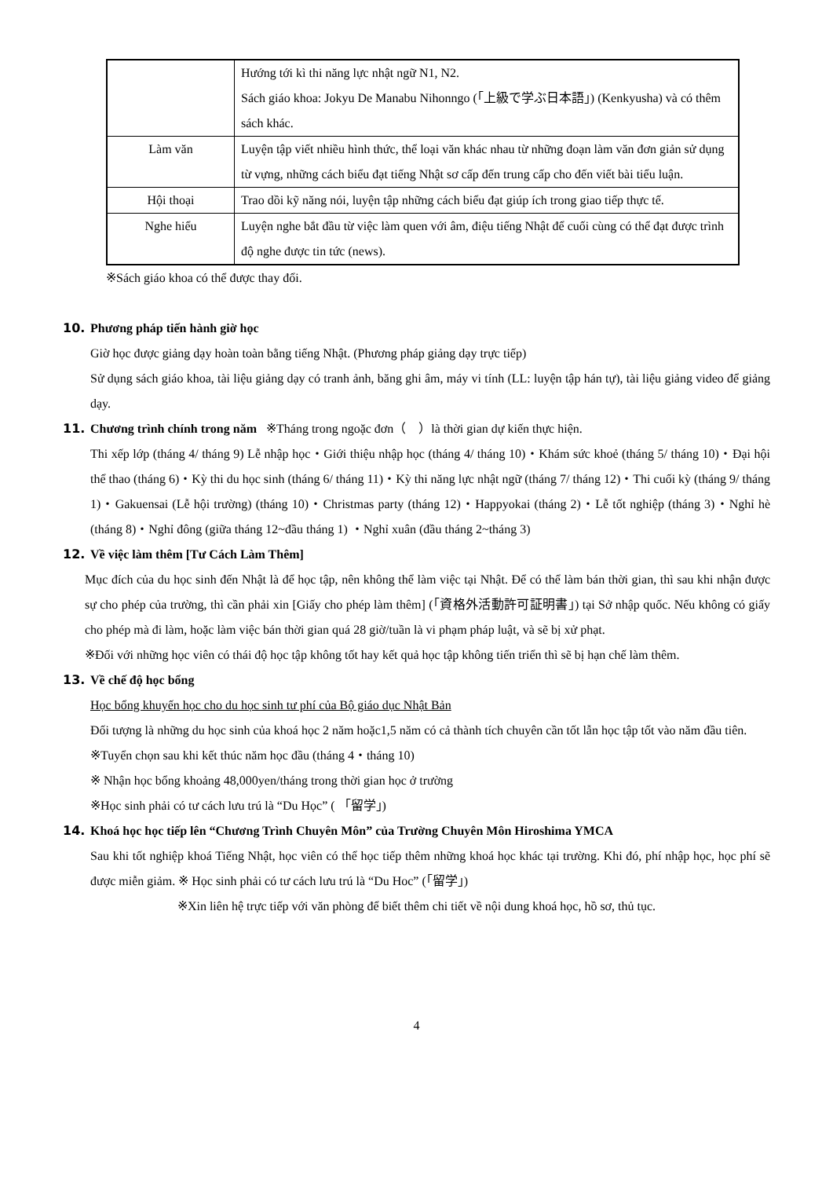| | Hướng tới kì thi năng lực nhật ngữ N1, N2. Sách giáo khoa: Jokyu De Manabu Nihonngo (「上級で学ぶ日本語」) (Kenkyusha) và có thêm sách khác. |
| Làm văn | Luyện tập viết nhiều hình thức, thể loại văn khác nhau từ những đoạn làm văn đơn giản sử dụng từ vựng, những cách biểu đạt tiếng Nhật sơ cấp đến trung cấp cho đến viết bài tiểu luận. |
| Hội thoại | Trao dồi kỹ năng nói, luyện tập những cách biểu đạt giúp ích trong giao tiếp thực tế. |
| Nghe hiểu | Luyện nghe bắt đầu từ việc làm quen với âm, điệu tiếng Nhật để cuối cùng có thể đạt được trình độ nghe được tin tức (news). |
※Sách giáo khoa có thể được thay đổi.
10. Phương pháp tiến hành giờ học
Giờ học được giảng dạy hoàn toàn bằng tiếng Nhật. (Phương pháp giảng dạy trực tiếp)
Sử dụng sách giáo khoa, tài liệu giảng dạy có tranh ảnh, băng ghi âm, máy vi tính (LL: luyện tập hán tự), tài liệu giảng video để giảng dạy.
11. Chương trình chính trong năm ※Tháng trong ngoặc đơn（　）là thời gian dự kiến thực hiện.
Thi xếp lớp (tháng 4/ tháng 9) Lễ nhập học・Giới thiệu nhập học (tháng 4/ tháng 10)・Khám sức khoẻ (tháng 5/ tháng 10)・Đại hội thể thao (tháng 6)・Kỳ thi du học sinh (tháng 6/ tháng 11)・Kỳ thi năng lực nhật ngữ (tháng 7/ tháng 12)・Thi cuối kỳ (tháng 9/ tháng 1)・Gakuensai (Lễ hội trường) (tháng 10)・Christmas party (tháng 12)・Happyokai (tháng 2)・Lễ tốt nghiệp (tháng 3)・Nghỉ hè (tháng 8)・Nghỉ đông (giữa tháng 12~đầu tháng 1) ・Nghỉ xuân (đầu tháng 2~tháng 3)
12. Về việc làm thêm [Tư Cách Làm Thêm]
Mục đích của du học sinh đến Nhật là để học tập, nên không thể làm việc tại Nhật. Để có thể làm bán thời gian, thì sau khi nhận được sự cho phép của trường, thì cần phải xin [Giấy cho phép làm thêm] (「資格外活動許可証明書」) tại Sở nhập quốc. Nếu không có giấy cho phép mà đi làm, hoặc làm việc bán thời gian quá 28 giờ/tuần là vi phạm pháp luật, và sẽ bị xử phạt.
※Đối với những học viên có thái độ học tập không tốt hay kết quả học tập không tiến triển thì sẽ bị hạn chế làm thêm.
13. Về chế độ học bổng
Học bổng khuyến học cho du học sinh tư phí của Bộ giáo dục Nhật Bản
Đối tượng là những du học sinh của khoá học 2 năm hoặc1,5 năm có cả thành tích chuyên cần tốt lẫn học tập tốt vào năm đầu tiên.
※Tuyển chọn sau khi kết thúc năm học đầu (tháng 4・tháng 10)
※ Nhận học bổng khoảng 48,000yen/tháng trong thời gian học ở trường
※Học sinh phải có tư cách lưu trú là “Du Học” ( 「留学」)
14. Khoá học học tiếp lên “Chương Trình Chuyên Môn” của Trường Chuyên Môn Hiroshima YMCA
Sau khi tốt nghiệp khoá Tiếng Nhật, học viên có thể học tiếp thêm những khoá học khác tại trường. Khi đó, phí nhập học, học phí sẽ được miễn giảm. ※ Học sinh phải có tư cách lưu trú là “Du Hoc” (「留学」)
※Xin liên hệ trực tiếp với văn phòng để biết thêm chi tiết về nội dung khoá học, hồ sơ, thủ tục.
4